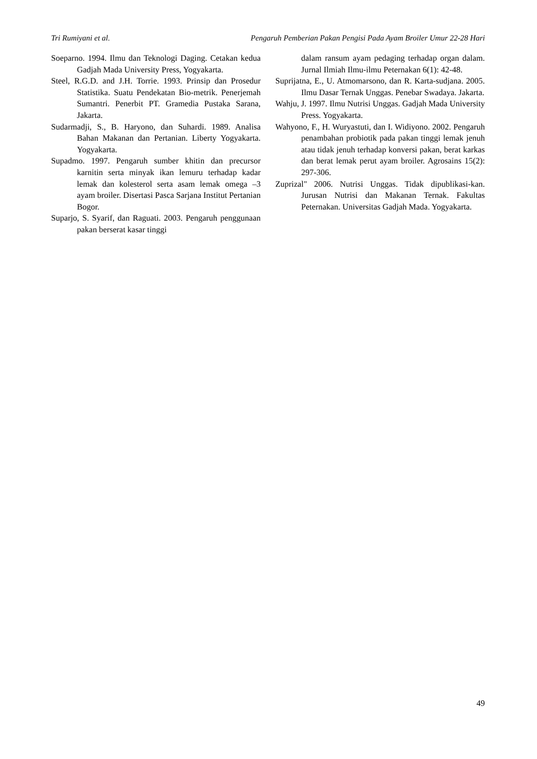Tri Rumiyani et al. Pengaruh Pemberian Pakan Pengisi Pada Ayam Broiler Umur 22-28 Hari
Soeparno. 1994. Ilmu dan Teknologi Daging. Cetakan kedua Gadjah Mada University Press, Yogyakarta.
Steel, R.G.D. and J.H. Torrie. 1993. Prinsip dan Prosedur Statistika. Suatu Pendekatan Bio-metrik. Penerjemah Sumantri. Penerbit PT. Gramedia Pustaka Sarana, Jakarta.
Sudarmadji, S., B. Haryono, dan Suhardi. 1989. Analisa Bahan Makanan dan Pertanian. Liberty Yogyakarta. Yogyakarta.
Supadmo. 1997. Pengaruh sumber khitin dan precursor karnitin serta minyak ikan lemuru terhadap kadar lemak dan kolesterol serta asam lemak omega –3 ayam broiler. Disertasi Pasca Sarjana Institut Pertanian Bogor.
Suparjo, S. Syarif, dan Raguati. 2003. Pengaruh penggunaan pakan berserat kasar tinggi
dalam ransum ayam pedaging terhadap organ dalam. Jurnal Ilmiah Ilmu-ilmu Peternakan 6(1): 42-48.
Suprijatna, E., U. Atmomarsono, dan R. Karta-sudjana. 2005. Ilmu Dasar Ternak Unggas. Penebar Swadaya. Jakarta.
Wahju, J. 1997. Ilmu Nutrisi Unggas. Gadjah Mada University Press. Yogyakarta.
Wahyono, F., H. Wuryastuti, dan I. Widiyono. 2002. Pengaruh penambahan probiotik pada pakan tinggi lemak jenuh atau tidak jenuh terhadap konversi pakan, berat karkas dan berat lemak perut ayam broiler. Agrosains 15(2): 297-306.
Zuprizal" 2006. Nutrisi Unggas. Tidak dipublikasi-kan. Jurusan Nutrisi dan Makanan Ternak. Fakultas Peternakan. Universitas Gadjah Mada. Yogyakarta.
49